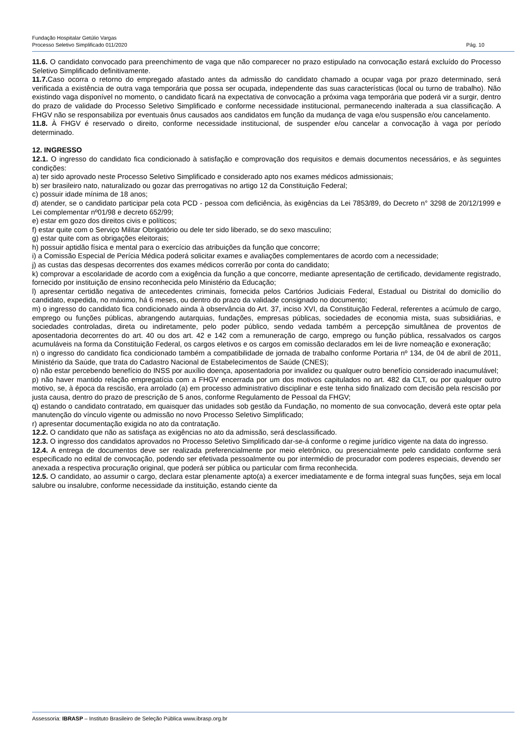Fundação Hospitalar Getúlio Vargas
Processo Seletivo Simplificado 011/2020 Pág. 10
11.6. O candidato convocado para preenchimento de vaga que não comparecer no prazo estipulado na convocação estará excluído do Processo Seletivo Simplificado definitivamente.
11.7. Caso ocorra o retorno do empregado afastado antes da admissão do candidato chamado a ocupar vaga por prazo determinado, será verificada a existência de outra vaga temporária que possa ser ocupada, independente das suas características (local ou turno de trabalho). Não existindo vaga disponível no momento, o candidato ficará na expectativa de convocação a próxima vaga temporária que poderá vir a surgir, dentro do prazo de validade do Processo Seletivo Simplificado e conforme necessidade institucional, permanecendo inalterada a sua classificação. A FHGV não se responsabiliza por eventuais ônus causados aos candidatos em função da mudança de vaga e/ou suspensão e/ou cancelamento.
11.8. À FHGV é reservado o direito, conforme necessidade institucional, de suspender e/ou cancelar a convocação à vaga por período determinado.
12. INGRESSO
12.1. O ingresso do candidato fica condicionado à satisfação e comprovação dos requisitos e demais documentos necessários, e às seguintes condições:
a) ter sido aprovado neste Processo Seletivo Simplificado e considerado apto nos exames médicos admissionais;
b) ser brasileiro nato, naturalizado ou gozar das prerrogativas no artigo 12 da Constituição Federal;
c) possuir idade mínima de 18 anos;
d) atender, se o candidato participar pela cota PCD - pessoa com deficiência, às exigências da Lei 7853/89, do Decreto n° 3298 de 20/12/1999 e Lei complementar nº01/98 e decreto 652/99;
e) estar em gozo dos direitos civis e políticos;
f) estar quite com o Serviço Militar Obrigatório ou dele ter sido liberado, se do sexo masculino;
g) estar quite com as obrigações eleitorais;
h) possuir aptidão física e mental para o exercício das atribuições da função que concorre;
i) a Comissão Especial de Perícia Médica poderá solicitar exames e avaliações complementares de acordo com a necessidade;
j) as custas das despesas decorrentes dos exames médicos correrão por conta do candidato;
k) comprovar a escolaridade de acordo com a exigência da função a que concorre, mediante apresentação de certificado, devidamente registrado, fornecido por instituição de ensino reconhecida pelo Ministério da Educação;
l) apresentar certidão negativa de antecedentes criminais, fornecida pelos Cartórios Judiciais Federal, Estadual ou Distrital do domicílio do candidato, expedida, no máximo, há 6 meses, ou dentro do prazo da validade consignado no documento;
m) o ingresso do candidato fica condicionado ainda à observância do Art. 37, inciso XVI, da Constituição Federal, referentes a acúmulo de cargo, emprego ou funções públicas, abrangendo autarquias, fundações, empresas públicas, sociedades de economia mista, suas subsidiárias, e sociedades controladas, direta ou indiretamente, pelo poder público, sendo vedada também a percepção simultânea de proventos de aposentadoria decorrentes do art. 40 ou dos art. 42 e 142 com a remuneração de cargo, emprego ou função pública, ressalvados os cargos acumuláveis na forma da Constituição Federal, os cargos eletivos e os cargos em comissão declarados em lei de livre nomeação e exoneração;
n) o ingresso do candidato fica condicionado também a compatibilidade de jornada de trabalho conforme Portaria nº 134, de 04 de abril de 2011, Ministério da Saúde, que trata do Cadastro Nacional de Estabelecimentos de Saúde (CNES);
o) não estar percebendo benefício do INSS por auxílio doença, aposentadoria por invalidez ou qualquer outro benefício considerado inacumulável;
p) não haver mantido relação empregatícia com a FHGV encerrada por um dos motivos capitulados no art. 482 da CLT, ou por qualquer outro motivo, se, à época da rescisão, era arrolado (a) em processo administrativo disciplinar e este tenha sido finalizado com decisão pela rescisão por justa causa, dentro do prazo de prescrição de 5 anos, conforme Regulamento de Pessoal da FHGV;
q) estando o candidato contratado, em quaisquer das unidades sob gestão da Fundação, no momento de sua convocação, deverá este optar pela manutenção do vínculo vigente ou admissão no novo Processo Seletivo Simplificado;
r) apresentar documentação exigida no ato da contratação.
12.2. O candidato que não as satisfaça as exigências no ato da admissão, será desclassificado.
12.3. O ingresso dos candidatos aprovados no Processo Seletivo Simplificado dar-se-á conforme o regime jurídico vigente na data do ingresso.
12.4. A entrega de documentos deve ser realizada preferencialmente por meio eletrônico, ou presencialmente pelo candidato conforme será especificado no edital de convocação, podendo ser efetivada pessoalmente ou por intermédio de procurador com poderes especiais, devendo ser anexada a respectiva procuração original, que poderá ser pública ou particular com firma reconhecida.
12.5. O candidato, ao assumir o cargo, declara estar plenamente apto(a) a exercer imediatamente e de forma integral suas funções, seja em local salubre ou insalubre, conforme necessidade da instituição, estando ciente da
Assessoria: IBRASP – Instituto Brasileiro de Seleção Pública www.ibrasp.org.br